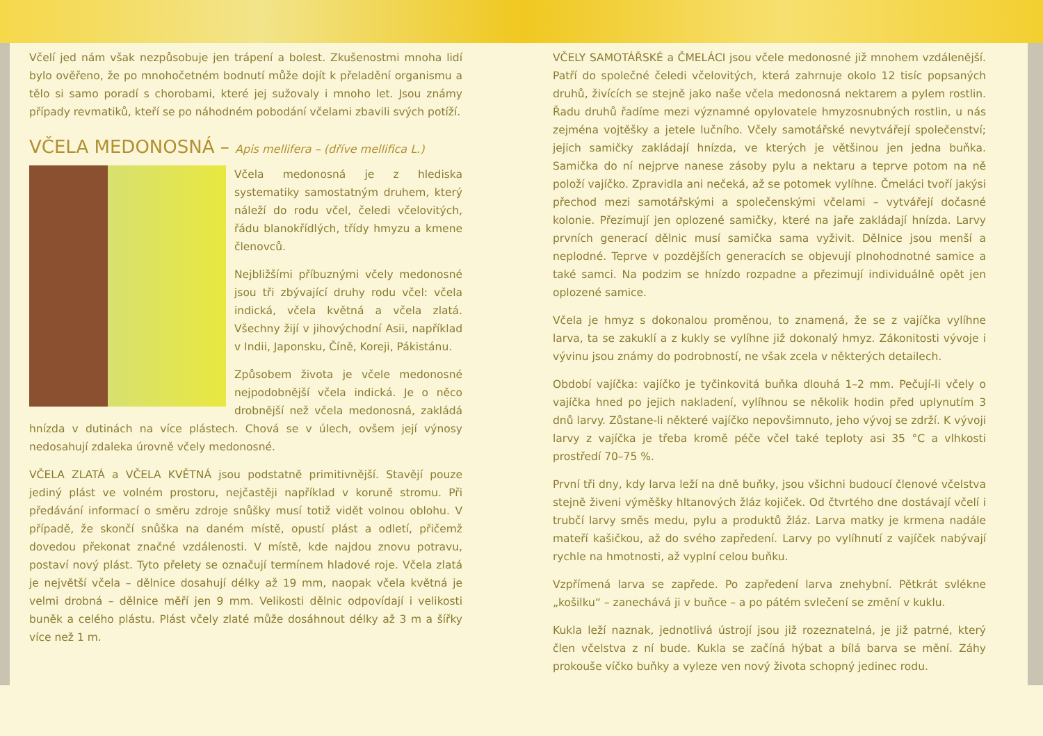Včelí jed nám však nezpůsobuje jen trápení a bolest. Zkušenostmi mnoha lidí bylo ověřeno, že po mnohočetném bodnutí může dojít k přeladění organismu a tělo si samo poradí s chorobami, které jej sužovaly i mnoho let. Jsou známy případy revmatiků, kteří se po náhodném pobodání včelami zbavili svých potíží.
VČELA MEDONOSNÁ – Apis mellifera – (dříve mellifica L.)
Včela medonosná je z hlediska systematiky samostatným druhem, který náleží do rodu včel, čeledi včelovitých, řádu blanokřídlých, třídy hmyzu a kmene členovců.
Nejbližšími příbuznými včely medonosné jsou tři zbývající druhy rodu včel: včela indická, včela květná a včela zlatá. Všechny žijí v jihovýchodní Asii, například v Indii, Japonsku, Číně, Koreji, Pákistánu.
Způsobem života je včele medonosné nejpodobnější včela indická. Je o něco drobnější než včela medonosná, zakládá hnízda v dutinách na více plástech. Chová se v úlech, ovšem její výnosy nedosahují zdaleka úrovně včely medonosné.
VČELA ZLATÁ a VČELA KVĚTNÁ jsou podstatně primitivnější. Stavějí pouze jediný plást ve volném prostoru, nejčastěji například v koruně stromu. Při předávání informací o směru zdroje snůšky musí totiž vidět volnou oblohu. V případě, že skončí snůška na daném místě, opustí plást a odletí, přičemž dovedou překonat značné vzdálenosti. V místě, kde najdou znovu potravu, postaví nový plást. Tyto přelety se označují termínem hladové roje. Včela zlatá je největší včela – dělnice dosahují délky až 19 mm, naopak včela květná je velmi drobná – dělnice měří jen 9 mm. Velikosti dělnic odpovídají i velikosti buněk a celého plástu. Plást včely zlaté může dosáhnout délky až 3 m a šířky více než 1 m.
VČELY SAMOTÁŘSKÉ a ČMELÁCI jsou včele medonosné již mnohem vzdálenější. Patří do společné čeledi včelovitých, která zahrnuje okolo 12 tisíc popsaných druhů, živících se stejně jako naše včela medonosná nektarem a pylem rostlin. Řadu druhů řadíme mezi významné opylovatele hmyzosnubných rostlin, u nás zejména vojtěšky a jetele lučního. Včely samotářské nevytvářejí společenství; jejich samičky zakládají hnízda, ve kterých je většinou jen jedna buňka. Samička do ní nejprve nanese zásoby pylu a nektaru a teprve potom na ně položí vajíčko. Zpravidla ani nečeká, až se potomek vylíhne. Čmeláci tvoří jakýsi přechod mezi samotářskými a společenskými včelami – vytvářejí dočasné kolonie. Přezimují jen oplozené samičky, které na jaře zakládají hnízda. Larvy prvních generací dělnic musí samička sama vyživit. Dělnice jsou menší a neplodné. Teprve v pozdějších generacích se objevují plnohodnotné samice a také samci. Na podzim se hnízdo rozpadne a přezimují individuálně opět jen oplozené samice.
Včela je hmyz s dokonalou proměnou, to znamená, že se z vajíčka vylíhne larva, ta se zakuklí a z kukly se vylíhne již dokonalý hmyz. Zákonitosti vývoje i vývinu jsou známy do podrobností, ne však zcela v některých detailech.
Období vajíčka: vajíčko je tyčinkovitá buňka dlouhá 1–2 mm. Pečují-li včely o vajíčka hned po jejich nakladení, vylíhnou se několik hodin před uplynutím 3 dnů larvy. Zůstane-li některé vajíčko nepovšimnuto, jeho vývoj se zdrží. K vývoji larvy z vajíčka je třeba kromě péče včel také teploty asi 35 °C a vlhkosti prostředí 70–75 %.
První tři dny, kdy larva leží na dně buňky, jsou všichni budoucí členové včelstva stejně živeni výměšky hltanových žláz kojiček. Od čtvrtého dne dostávají včelí i trubčí larvy směs medu, pylu a produktů žláz. Larva matky je krmena nadále mateří kašičkou, až do svého zapředení. Larvy po vylíhnutí z vajíček nabývají rychle na hmotnosti, až vyplní celou buňku.
Vzpřímená larva se zapřede. Po zapředení larva znehybní. Pětkrát svlékne „košilku“ – zanechává ji v buňce – a po pátém svlečení se změní v kuklu.
Kukla leží naznak, jednotlivá ústrojí jsou již rozeznatelná, je již patrné, který člen včelstva z ní bude. Kukla se začíná hýbat a bílá barva se mění. Záhy prokouše víčko buňky a vyleze ven nový života schopný jedinec rodu.